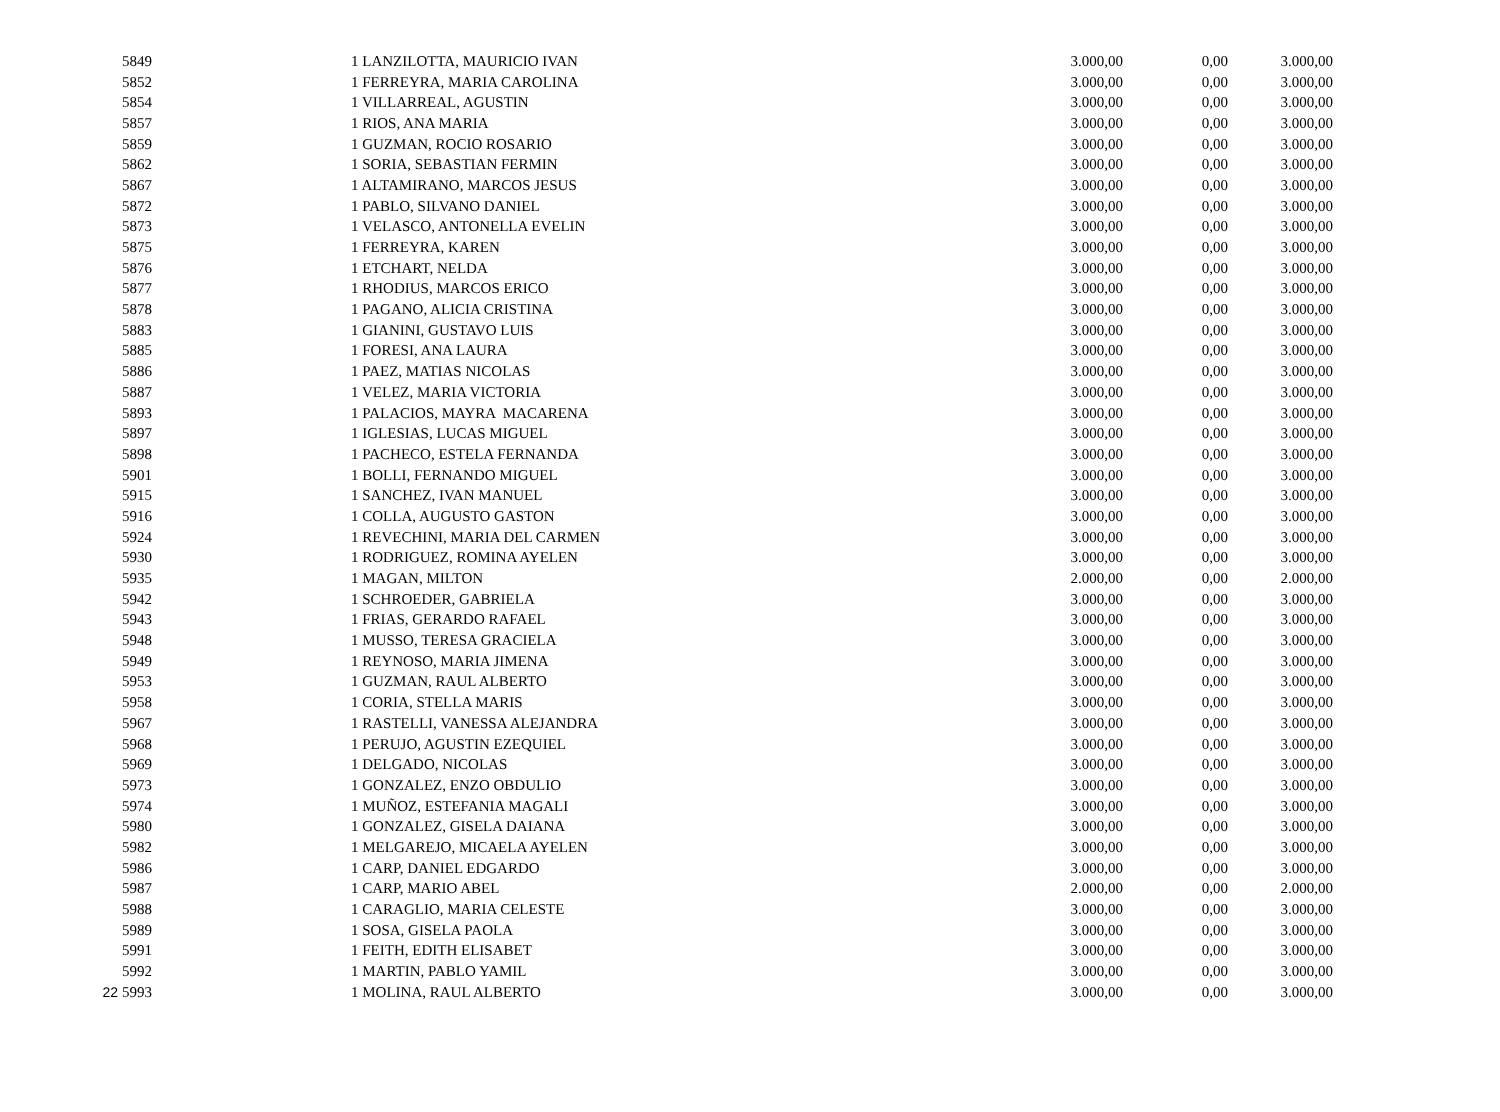| | 5849 | | 1 LANZILOTTA, MAURICIO IVAN | 3.000,00 | 0,00 | 3.000,00 |
| | 5852 | | 1 FERREYRA, MARIA CAROLINA | 3.000,00 | 0,00 | 3.000,00 |
| | 5854 | | 1 VILLARREAL, AGUSTIN | 3.000,00 | 0,00 | 3.000,00 |
| | 5857 | | 1 RIOS, ANA MARIA | 3.000,00 | 0,00 | 3.000,00 |
| | 5859 | | 1 GUZMAN, ROCIO ROSARIO | 3.000,00 | 0,00 | 3.000,00 |
| | 5862 | | 1 SORIA, SEBASTIAN FERMIN | 3.000,00 | 0,00 | 3.000,00 |
| | 5867 | | 1 ALTAMIRANO, MARCOS JESUS | 3.000,00 | 0,00 | 3.000,00 |
| | 5872 | | 1 PABLO, SILVANO DANIEL | 3.000,00 | 0,00 | 3.000,00 |
| | 5873 | | 1 VELASCO, ANTONELLA EVELIN | 3.000,00 | 0,00 | 3.000,00 |
| | 5875 | | 1 FERREYRA, KAREN | 3.000,00 | 0,00 | 3.000,00 |
| | 5876 | | 1 ETCHART, NELDA | 3.000,00 | 0,00 | 3.000,00 |
| | 5877 | | 1 RHODIUS, MARCOS ERICO | 3.000,00 | 0,00 | 3.000,00 |
| | 5878 | | 1 PAGANO, ALICIA CRISTINA | 3.000,00 | 0,00 | 3.000,00 |
| | 5883 | | 1 GIANINI, GUSTAVO LUIS | 3.000,00 | 0,00 | 3.000,00 |
| | 5885 | | 1 FORESI, ANA LAURA | 3.000,00 | 0,00 | 3.000,00 |
| | 5886 | | 1 PAEZ, MATIAS NICOLAS | 3.000,00 | 0,00 | 3.000,00 |
| | 5887 | | 1 VELEZ, MARIA VICTORIA | 3.000,00 | 0,00 | 3.000,00 |
| | 5893 | | 1 PALACIOS, MAYRA MACARENA | 3.000,00 | 0,00 | 3.000,00 |
| | 5897 | | 1 IGLESIAS, LUCAS MIGUEL | 3.000,00 | 0,00 | 3.000,00 |
| | 5898 | | 1 PACHECO, ESTELA FERNANDA | 3.000,00 | 0,00 | 3.000,00 |
| | 5901 | | 1 BOLLI, FERNANDO MIGUEL | 3.000,00 | 0,00 | 3.000,00 |
| | 5915 | | 1 SANCHEZ, IVAN MANUEL | 3.000,00 | 0,00 | 3.000,00 |
| | 5916 | | 1 COLLA, AUGUSTO GASTON | 3.000,00 | 0,00 | 3.000,00 |
| | 5924 | | 1 REVECHINI, MARIA DEL CARMEN | 3.000,00 | 0,00 | 3.000,00 |
| | 5930 | | 1 RODRIGUEZ, ROMINA AYELEN | 3.000,00 | 0,00 | 3.000,00 |
| | 5935 | | 1 MAGAN, MILTON | 2.000,00 | 0,00 | 2.000,00 |
| | 5942 | | 1 SCHROEDER, GABRIELA | 3.000,00 | 0,00 | 3.000,00 |
| | 5943 | | 1 FRIAS, GERARDO RAFAEL | 3.000,00 | 0,00 | 3.000,00 |
| | 5948 | | 1 MUSSO, TERESA GRACIELA | 3.000,00 | 0,00 | 3.000,00 |
| | 5949 | | 1 REYNOSO, MARIA JIMENA | 3.000,00 | 0,00 | 3.000,00 |
| | 5953 | | 1 GUZMAN, RAUL ALBERTO | 3.000,00 | 0,00 | 3.000,00 |
| | 5958 | | 1 CORIA, STELLA MARIS | 3.000,00 | 0,00 | 3.000,00 |
| | 5967 | | 1 RASTELLI, VANESSA ALEJANDRA | 3.000,00 | 0,00 | 3.000,00 |
| | 5968 | | 1 PERUJO, AGUSTIN EZEQUIEL | 3.000,00 | 0,00 | 3.000,00 |
| | 5969 | | 1 DELGADO, NICOLAS | 3.000,00 | 0,00 | 3.000,00 |
| | 5973 | | 1 GONZALEZ, ENZO OBDULIO | 3.000,00 | 0,00 | 3.000,00 |
| | 5974 | | 1 MUÑOZ, ESTEFANIA MAGALI | 3.000,00 | 0,00 | 3.000,00 |
| | 5980 | | 1 GONZALEZ, GISELA DAIANA | 3.000,00 | 0,00 | 3.000,00 |
| | 5982 | | 1 MELGAREJO, MICAELA AYELEN | 3.000,00 | 0,00 | 3.000,00 |
| | 5986 | | 1 CARP, DANIEL EDGARDO | 3.000,00 | 0,00 | 3.000,00 |
| | 5987 | | 1 CARP, MARIO ABEL | 2.000,00 | 0,00 | 2.000,00 |
| | 5988 | | 1 CARAGLIO, MARIA CELESTE | 3.000,00 | 0,00 | 3.000,00 |
| | 5989 | | 1 SOSA, GISELA PAOLA | 3.000,00 | 0,00 | 3.000,00 |
| | 5991 | | 1 FEITH, EDITH ELISABET | 3.000,00 | 0,00 | 3.000,00 |
| | 5992 | | 1 MARTIN, PABLO YAMIL | 3.000,00 | 0,00 | 3.000,00 |
| 22 | 5993 | | 1 MOLINA, RAUL ALBERTO | 3.000,00 | 0,00 | 3.000,00 |